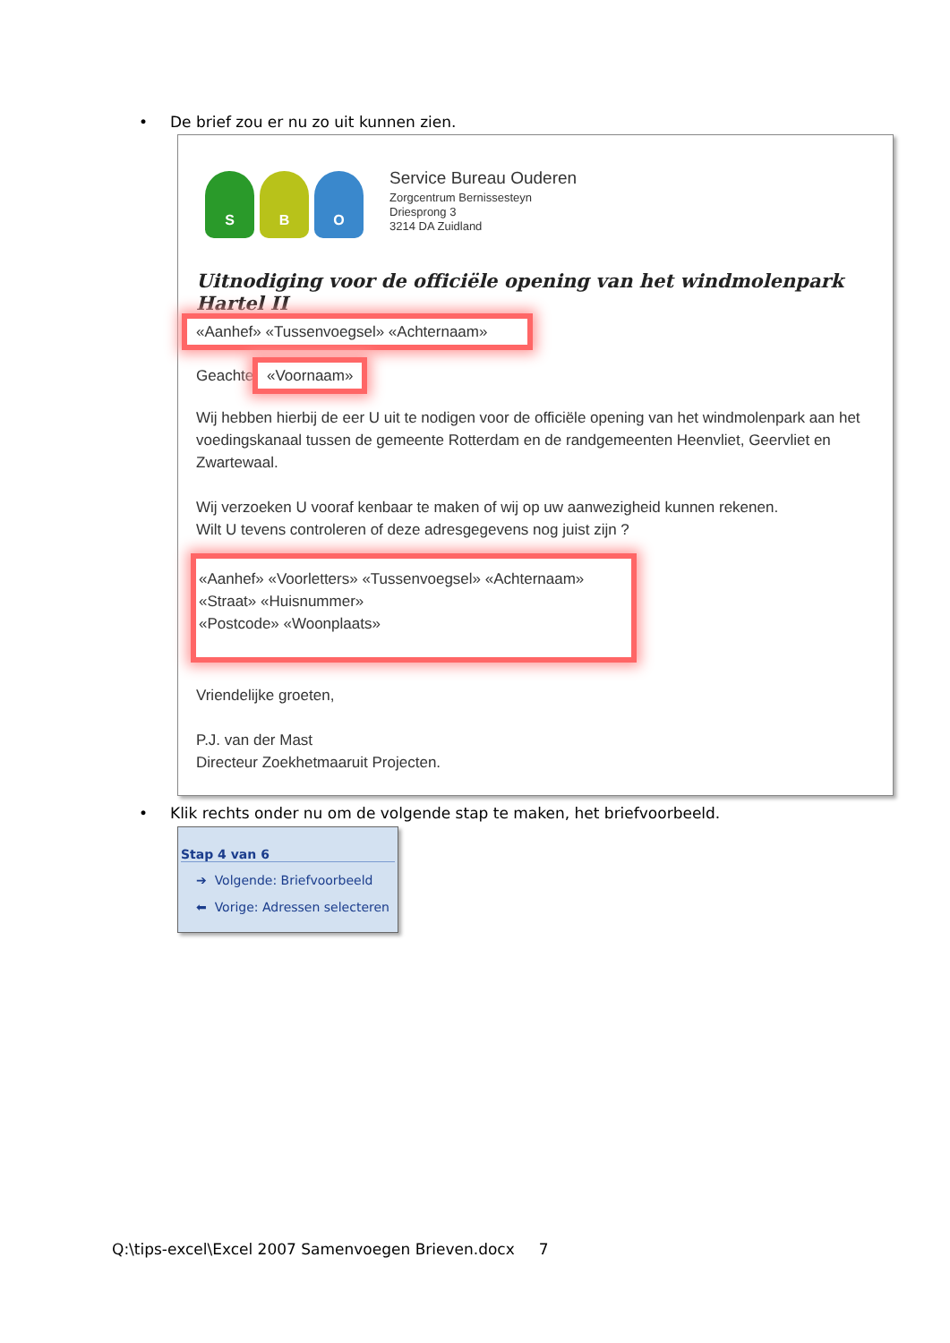• De brief zou er nu zo uit kunnen zien.
S B O
Service Bureau Ouderen
Zorgcentrum Bernissesteyn
Driesprong 3
3214 DA Zuidland
Uitnodiging voor de officiële opening van het windmolenpark Hartel II
«Aanhef» «Tussenvoegsel» «Achternaam»
Geachte «Voornaam»
Wij hebben hierbij de eer U uit te nodigen voor de officiële opening van het windmolenpark aan het voedingskanaal tussen de gemeente Rotterdam en de randgemeenten Heenvliet, Geervliet en Zwartewaal.
Wij verzoeken U vooraf kenbaar te maken of wij op uw aanwezigheid kunnen rekenen.
Wilt U tevens controleren of deze adresgegevens nog juist zijn ?
«Aanhef» «Voorletters» «Tussenvoegsel» «Achternaam»
«Straat» «Huisnummer»
«Postcode» «Woonplaats»
Vriendelijke groeten,
P.J. van der Mast
Directeur Zoekhetmaaruit Projecten.
• Klik rechts onder nu om de volgende stap te maken, het briefvoorbeeld.
Stap 4 van 6
➔ Volgende: Briefvoorbeeld
⬅ Vorige: Adressen selecteren
Q:\tips-excel\Excel 2007 Samenvoegen Brieven.docx 7